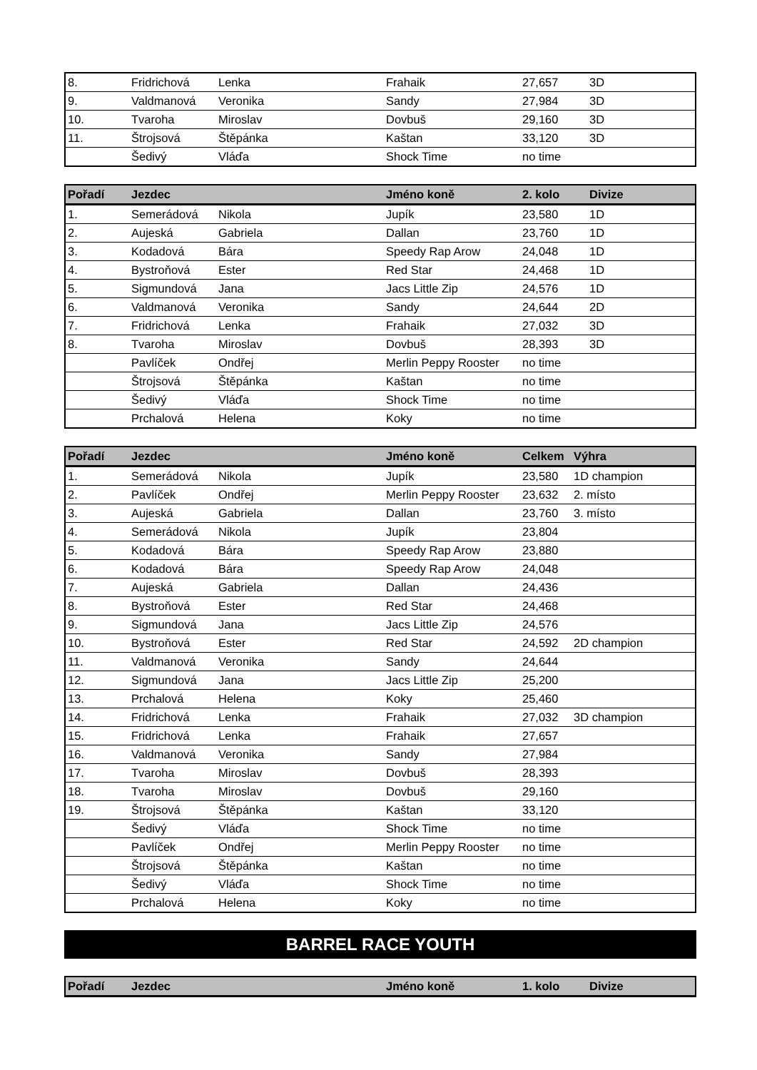| 8. | Fridrichová | Lenka | Frahaik | 27,657 | 3D |
| 9. | Valdmanová | Veronika | Sandy | 27,984 | 3D |
| 10. | Tvaroha | Miroslav | Dovbuš | 29,160 | 3D |
| 11. | Štrojsová | Štěpánka | Kaštan | 33,120 | 3D |
| | Šedivý | Vláďa | Shock Time | no time | |
| Pořadí | Jezdec | | Jméno koně | 2. kolo | Divize |
| --- | --- | --- | --- | --- | --- |
| 1. | Semerádová | Nikola | Jupík | 23,580 | 1D |
| 2. | Aujeská | Gabriela | Dallan | 23,760 | 1D |
| 3. | Kodadová | Bára | Speedy Rap Arow | 24,048 | 1D |
| 4. | Bystroňová | Ester | Red Star | 24,468 | 1D |
| 5. | Sigmundová | Jana | Jacs Little Zip | 24,576 | 1D |
| 6. | Valdmanová | Veronika | Sandy | 24,644 | 2D |
| 7. | Fridrichová | Lenka | Frahaik | 27,032 | 3D |
| 8. | Tvaroha | Miroslav | Dovbuš | 28,393 | 3D |
| | Pavlíček | Ondřej | Merlin Peppy Rooster | no time | |
| | Štrojsová | Štěpánka | Kaštan | no time | |
| | Šedivý | Vláďa | Shock Time | no time | |
| | Prchalová | Helena | Koky | no time | |
| Pořadí | Jezdec | | Jméno koně | Celkem | Výhra |
| --- | --- | --- | --- | --- | --- |
| 1. | Semerádová | Nikola | Jupík | 23,580 | 1D champion |
| 2. | Pavlíček | Ondřej | Merlin Peppy Rooster | 23,632 | 2. místo |
| 3. | Aujeská | Gabriela | Dallan | 23,760 | 3. místo |
| 4. | Semerádová | Nikola | Jupík | 23,804 | |
| 5. | Kodadová | Bára | Speedy Rap Arow | 23,880 | |
| 6. | Kodadová | Bára | Speedy Rap Arow | 24,048 | |
| 7. | Aujeská | Gabriela | Dallan | 24,436 | |
| 8. | Bystroňová | Ester | Red Star | 24,468 | |
| 9. | Sigmundová | Jana | Jacs Little Zip | 24,576 | |
| 10. | Bystroňová | Ester | Red Star | 24,592 | 2D champion |
| 11. | Valdmanová | Veronika | Sandy | 24,644 | |
| 12. | Sigmundová | Jana | Jacs Little Zip | 25,200 | |
| 13. | Prchalová | Helena | Koky | 25,460 | |
| 14. | Fridrichová | Lenka | Frahaik | 27,032 | 3D champion |
| 15. | Fridrichová | Lenka | Frahaik | 27,657 | |
| 16. | Valdmanová | Veronika | Sandy | 27,984 | |
| 17. | Tvaroha | Miroslav | Dovbuš | 28,393 | |
| 18. | Tvaroha | Miroslav | Dovbuš | 29,160 | |
| 19. | Štrojsová | Štěpánka | Kaštan | 33,120 | |
| | Šedivý | Vláďa | Shock Time | no time | |
| | Pavlíček | Ondřej | Merlin Peppy Rooster | no time | |
| | Štrojsová | Štěpánka | Kaštan | no time | |
| | Šedivý | Vláďa | Shock Time | no time | |
| | Prchalová | Helena | Koky | no time | |
BARREL RACE YOUTH
| Pořadí | Jezdec | | Jméno koně | 1. kolo | Divize |
| --- | --- | --- | --- | --- | --- |